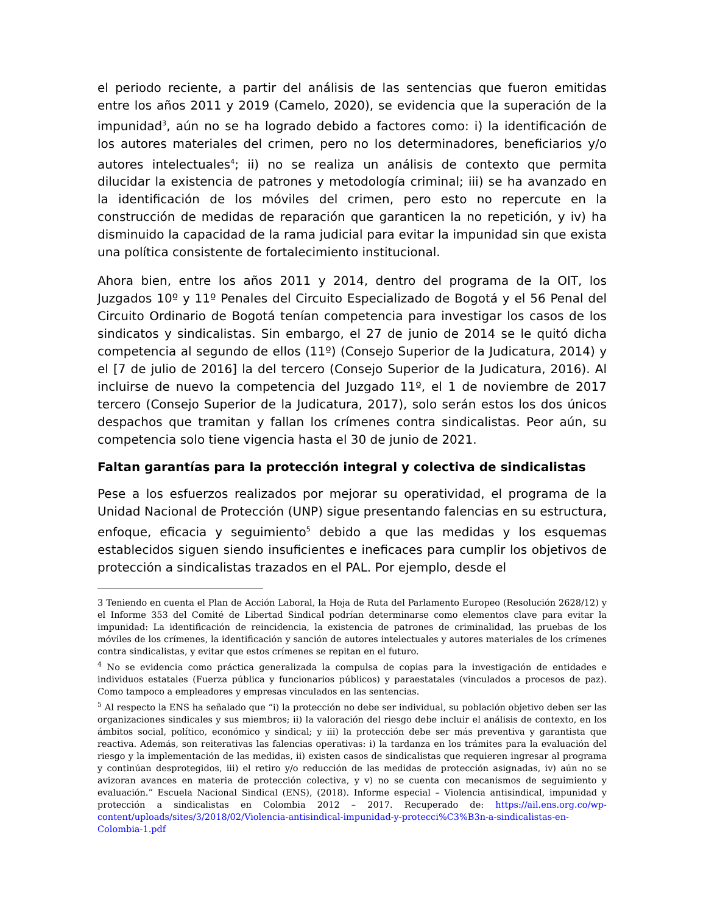el periodo reciente, a partir del análisis de las sentencias que fueron emitidas entre los años 2011 y 2019 (Camelo, 2020), se evidencia que la superación de la impunidad<sup>3</sup>, aún no se ha logrado debido a factores como: i) la identificación de los autores materiales del crimen, pero no los determinadores, beneficiarios y/o autores intelectuales<sup>4</sup>; ii) no se realiza un análisis de contexto que permita dilucidar la existencia de patrones y metodología criminal; iii) se ha avanzado en la identificación de los móviles del crimen, pero esto no repercute en la construcción de medidas de reparación que garanticen la no repetición, y iv) ha disminuido la capacidad de la rama judicial para evitar la impunidad sin que exista una política consistente de fortalecimiento institucional.
Ahora bien, entre los años 2011 y 2014, dentro del programa de la OIT, los Juzgados 10º y 11º Penales del Circuito Especializado de Bogotá y el 56 Penal del Circuito Ordinario de Bogotá tenían competencia para investigar los casos de los sindicatos y sindicalistas. Sin embargo, el 27 de junio de 2014 se le quitó dicha competencia al segundo de ellos (11º) (Consejo Superior de la Judicatura, 2014) y el [7 de julio de 2016] la del tercero (Consejo Superior de la Judicatura, 2016). Al incluirse de nuevo la competencia del Juzgado 11º, el 1 de noviembre de 2017 tercero (Consejo Superior de la Judicatura, 2017), solo serán estos los dos únicos despachos que tramitan y fallan los crímenes contra sindicalistas. Peor aún, su competencia solo tiene vigencia hasta el 30 de junio de 2021.
Faltan garantías para la protección integral y colectiva de sindicalistas
Pese a los esfuerzos realizados por mejorar su operatividad, el programa de la Unidad Nacional de Protección (UNP) sigue presentando falencias en su estructura, enfoque, eficacia y seguimiento<sup>5</sup> debido a que las medidas y los esquemas establecidos siguen siendo insuficientes e ineficaces para cumplir los objetivos de protección a sindicalistas trazados en el PAL. Por ejemplo, desde el
3 Teniendo en cuenta el Plan de Acción Laboral, la Hoja de Ruta del Parlamento Europeo (Resolución 2628/12) y el Informe 353 del Comité de Libertad Sindical podrían determinarse como elementos clave para evitar la impunidad: La identificación de reincidencia, la existencia de patrones de criminalidad, las pruebas de los móviles de los crímenes, la identificación y sanción de autores intelectuales y autores materiales de los crímenes contra sindicalistas, y evitar que estos crímenes se repitan en el futuro.
<sup>4</sup> No se evidencia como práctica generalizada la compulsa de copias para la investigación de entidades e individuos estatales (Fuerza pública y funcionarios públicos) y paraestatales (vinculados a procesos de paz). Como tampoco a empleadores y empresas vinculados en las sentencias.
<sup>5</sup> Al respecto la ENS ha señalado que “i) la protección no debe ser individual, su población objetivo deben ser las organizaciones sindicales y sus miembros; ii) la valoración del riesgo debe incluir el análisis de contexto, en los ámbitos social, político, económico y sindical; y iii) la protección debe ser más preventiva y garantista que reactiva. Además, son reiterativas las falencias operativas: i) la tardanza en los trámites para la evaluación del riesgo y la implementación de las medidas, ii) existen casos de sindicalistas que requieren ingresar al programa y continúan desprotegidos, iii) el retiro y/o reducción de las medidas de protección asignadas, iv) aún no se avizoran avances en materia de protección colectiva, y v) no se cuenta con mecanismos de seguimiento y evaluación.” Escuela Nacional Sindical (ENS), (2018). Informe especial – Violencia antisindical, impunidad y protección a sindicalistas en Colombia 2012 – 2017. Recuperado de: https://ail.ens.org.co/wp-content/uploads/sites/3/2018/02/Violencia-antisindical-impunidad-y-protecci%C3%B3n-a-sindicalistas-en-Colombia-1.pdf